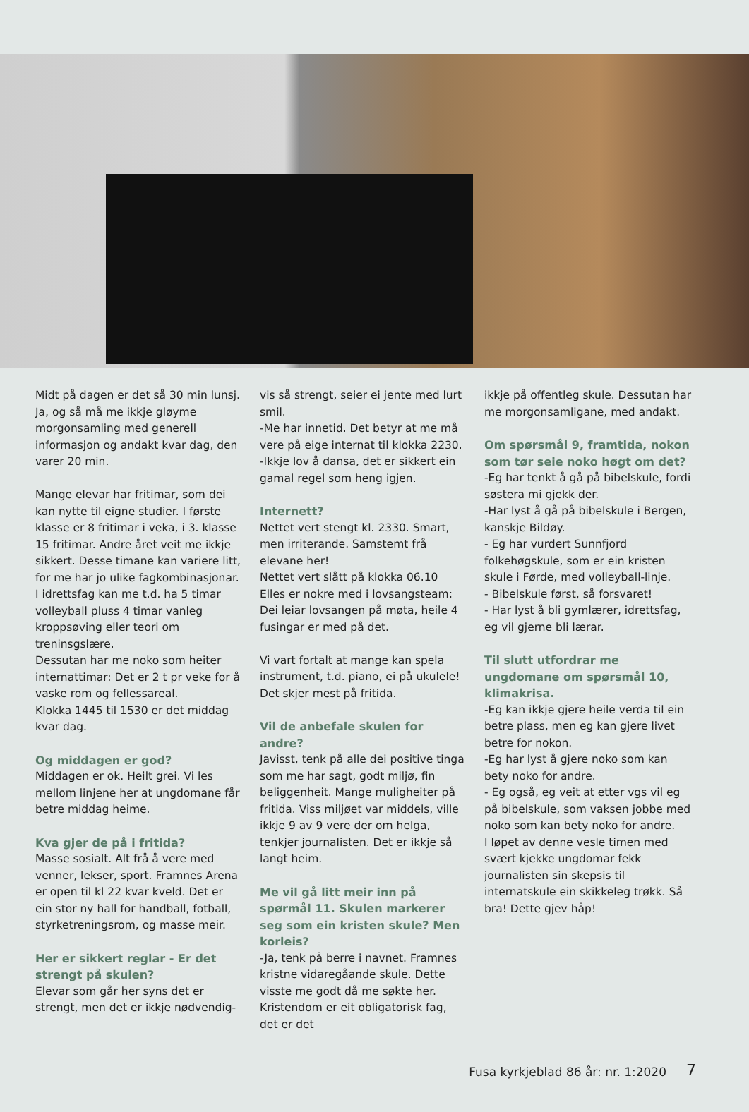Midt på dagen er det så 30 min lunsj. Ja, og så må me ikkje gløyme morgonsamling med generell informasjon og andakt kvar dag, den varer 20 min.
Mange elevar har fritimar, som dei kan nytte til eigne studier. I første klasse er 8 fritimar i veka, i 3. klasse 15 fritimar. Andre året veit me ikkje sikkert. Desse timane kan variere litt, for me har jo ulike fagkombinasjonar. I idrettsfag kan me t.d. ha 5 timar volleyball pluss 4 timar vanleg kroppsøving eller teori om treninsgslære.
Dessutan har me noko som heiter internattimar: Det er 2 t pr veke for å vaske rom og fellessareal.
Klokka 1445 til 1530 er det middag kvar dag.
Og middagen er god?
Middagen er ok. Heilt grei. Vi les mellom linjene her at ungdomane får betre middag heime.
Kva gjer de på i fritida?
Masse sosialt. Alt frå å vere med venner, lekser, sport. Framnes Arena er open til kl 22 kvar kveld. Det er ein stor ny hall for handball, fotball, styrketreningsrom, og masse meir.
Her er sikkert reglar - Er det strengt på skulen?
Elevar som går her syns det er strengt, men det er ikkje nødvendig-
vis så strengt, seier ei jente med lurt smil.
-Me har innetid. Det betyr at me må vere på eige internat til klokka 2230.
-Ikkje lov å dansa, det er sikkert ein gamal regel som heng igjen.
Internett?
Nettet vert stengt kl. 2330. Smart, men irriterande. Samstemt frå elevane her!
Nettet vert slått på klokka 06.10
Elles er nokre med i lovsangsteam: Dei leiar lovsangen på møta, heile 4 fusingar er med på det.
Vi vart fortalt at mange kan spela instrument, t.d. piano, ei på ukulele! Det skjer mest på fritida.
Vil de anbefale skulen for andre?
Javisst, tenk på alle dei positive tinga som me har sagt, godt miljø, fin beliggenheit. Mange muligheiter på fritida. Viss miljøet var middels, ville ikkje 9 av 9 vere der om helga, tenkjer journalisten. Det er ikkje så langt heim.
Me vil gå litt meir inn på spørmål 11. Skulen markerer seg som ein kristen skule? Men korleis?
-Ja, tenk på berre i navnet. Framnes kristne vidaregåande skule. Dette visste me godt då me søkte her. Kristendom er eit obligatorisk fag, det er det
ikkje på offentleg skule. Dessutan har me morgonsamligane, med andakt.
Om spørsmål 9, framtida, nokon som tør seie noko høgt om det?
-Eg har tenkt å gå på bibelskule, fordi søstera mi gjekk der.
-Har lyst å gå på bibelskule i Bergen, kanskje Bildøy.
- Eg har vurdert Sunnfjord folkehøgskule, som er ein kristen skule i Førde, med volleyball-linje.
- Bibelskule først, så forsvaret!
- Har lyst å bli gymlærer, idrettsfag, eg vil gjerne bli lærar.
Til slutt utfordrar me ungdomane om spørsmål 10, klimakrisa.
-Eg kan ikkje gjere heile verda til ein betre plass, men eg kan gjere livet betre for nokon.
-Eg har lyst å gjere noko som kan bety noko for andre.
- Eg også, eg veit at etter vgs vil eg på bibelskule, som vaksen jobbe med noko som kan bety noko for andre.
I løpet av denne vesle timen med svært kjekke ungdomar fekk journalisten sin skepsis til internatskule ein skikkeleg trøkk. Så bra! Dette gjev håp!
Fusa kyrkjeblad 86 år: nr. 1:2020 7